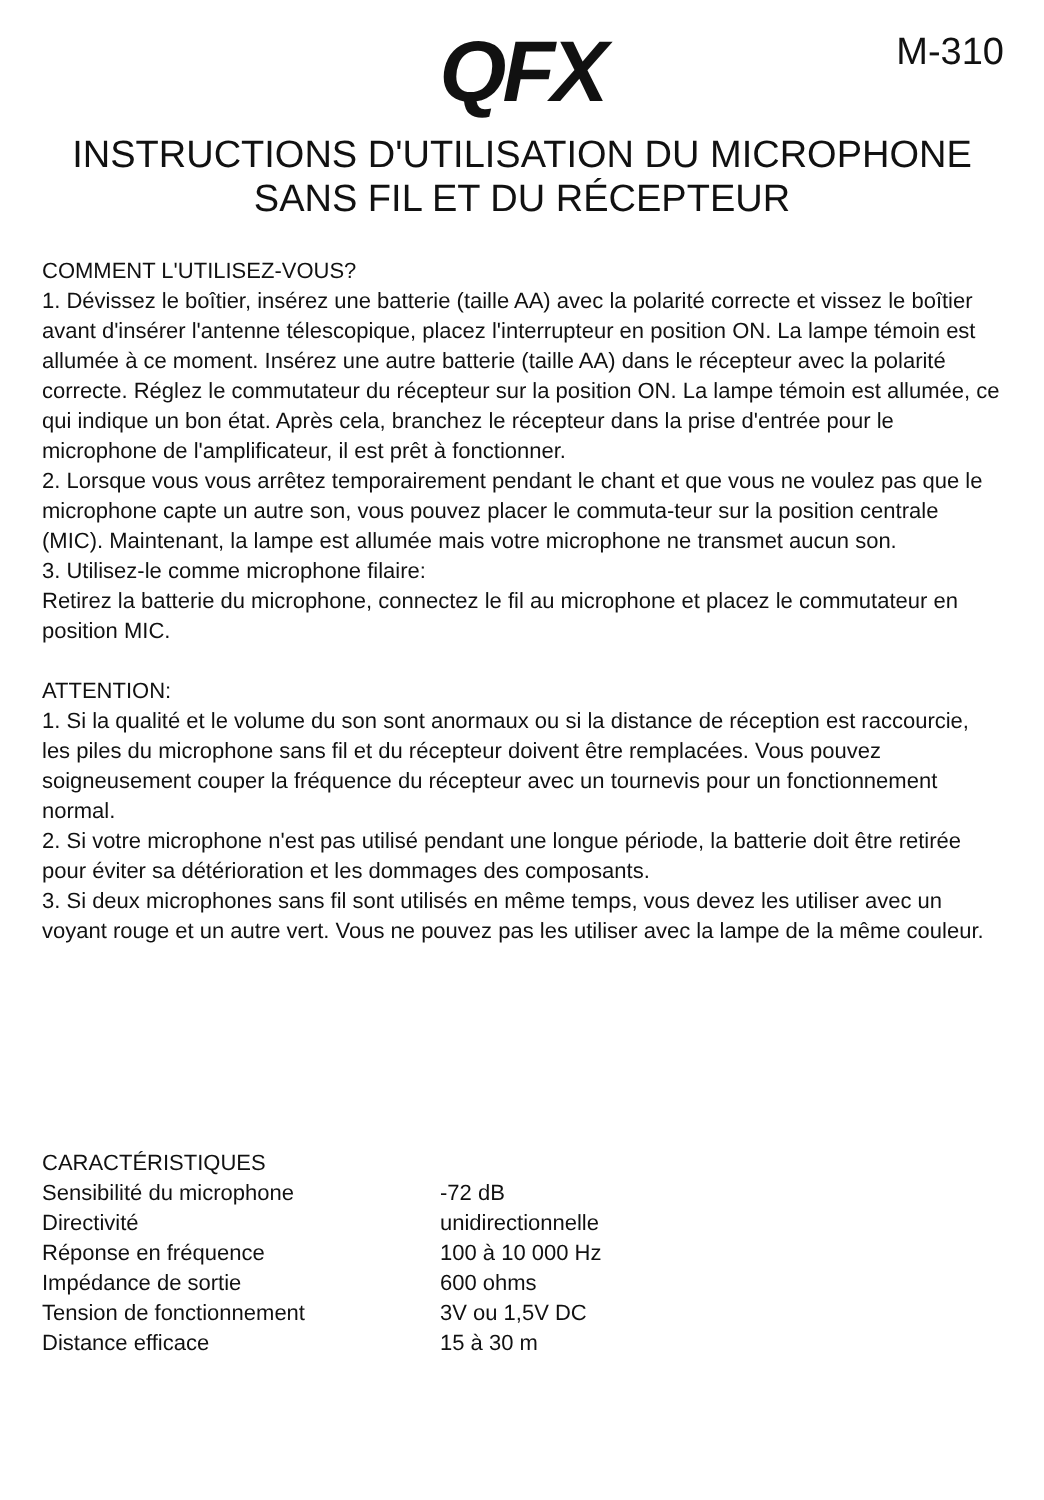QFX
M-310
INSTRUCTIONS D'UTILISATION DU MICROPHONE
SANS FIL ET DU RÉCEPTEUR
COMMENT L'UTILISEZ-VOUS?
1. Dévissez le boîtier, insérez une batterie (taille AA) avec la polarité correcte et vissez le boîtier avant d'insérer l'antenne télescopique, placez l'interrupteur en position ON. La lampe témoin est allumée à ce moment. Insérez une autre batterie (taille AA) dans le récepteur avec la polarité correcte. Réglez le commutateur du récepteur sur la position ON. La lampe témoin est allumée, ce qui indique un bon état. Après cela, branchez le récepteur dans la prise d'entrée pour le microphone de l'amplificateur, il est prêt à fonctionner.
2. Lorsque vous vous arrêtez temporairement pendant le chant et que vous ne voulez pas que le microphone capte un autre son, vous pouvez placer le commuta-teur sur la position centrale (MIC). Maintenant, la lampe est allumée mais votre microphone ne transmet aucun son.
3. Utilisez-le comme microphone filaire:
Retirez la batterie du microphone, connectez le fil au microphone et placez le commutateur en position MIC.
ATTENTION:
1. Si la qualité et le volume du son sont anormaux ou si la distance de réception est raccourcie, les piles du microphone sans fil et du récepteur doivent être remplacées. Vous pouvez soigneusement couper la fréquence du récepteur avec un tournevis pour un fonctionnement normal.
2. Si votre microphone n'est pas utilisé pendant une longue période, la batterie doit être retirée pour éviter sa détérioration et les dommages des composants.
3. Si deux microphones sans fil sont utilisés en même temps, vous devez les utiliser avec un voyant rouge et un autre vert. Vous ne pouvez pas les utiliser avec la lampe de la même couleur.
CARACTÉRISTIQUES
| Sensibilité du microphone | -72 dB |
| Directivité | unidirectionnelle |
| Réponse en fréquence | 100 à 10 000 Hz |
| Impédance de sortie | 600 ohms |
| Tension de fonctionnement | 3V ou 1,5V DC |
| Distance efficace | 15 à 30 m |